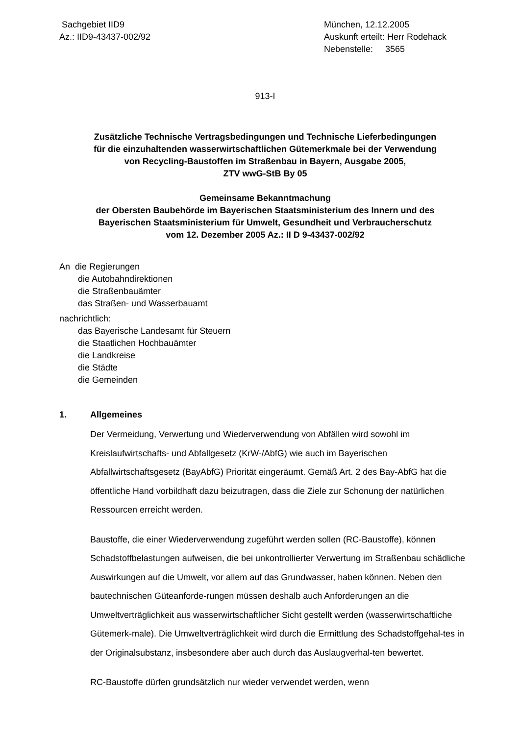Sachgebiet IID9
Az.: IID9-43437-002/92
München, 12.12.2005
Auskunft erteilt: Herr Rodehack
Nebenstelle: 3565
913-I
Zusätzliche Technische Vertragsbedingungen und Technische Lieferbedingungen
für die einzuhaltenden wasserwirtschaftlichen Gütemerkmale bei der Verwendung
von Recycling-Baustoffen im Straßenbau in Bayern, Ausgabe 2005,
ZTV wwG-StB By 05
Gemeinsame Bekanntmachung
der Obersten Baubehörde im Bayerischen Staatsministerium des Innern und des
Bayerischen Staatsministerium für Umwelt, Gesundheit und Verbraucherschutz
vom 12. Dezember 2005 Az.: II D 9-43437-002/92
An die Regierungen
die Autobahndirektionen
die Straßenbauämter
das Straßen- und Wasserbauamt
nachrichtlich:
das Bayerische Landesamt für Steuern
die Staatlichen Hochbauämter
die Landkreise
die Städte
die Gemeinden
1. Allgemeines
Der Vermeidung, Verwertung und Wiederverwendung von Abfällen wird sowohl im Kreislaufwirtschafts- und Abfallgesetz (KrW-/AbfG) wie auch im Bayerischen Abfallwirtschaftsgesetz (BayAbfG) Priorität eingeräumt. Gemäß Art. 2 des Bay-AbfG hat die öffentliche Hand vorbildhaft dazu beizutragen, dass die Ziele zur Schonung der natürlichen Ressourcen erreicht werden.
Baustoffe, die einer Wiederverwendung zugeführt werden sollen (RC-Baustoffe), können Schadstoffbelastungen aufweisen, die bei unkontrollierter Verwertung im Straßenbau schädliche Auswirkungen auf die Umwelt, vor allem auf das Grundwasser, haben können. Neben den bautechnischen Güteanforde-rungen müssen deshalb auch Anforderungen an die Umweltverträglichkeit aus wasserwirtschaftlicher Sicht gestellt werden (wasserwirtschaftliche Gütemerk-male). Die Umweltverträglichkeit wird durch die Ermittlung des Schadstoffgehal-tes in der Originalsubstanz, insbesondere aber auch durch das Auslaugverhal-ten bewertet.
RC-Baustoffe dürfen grundsätzlich nur wieder verwendet werden, wenn